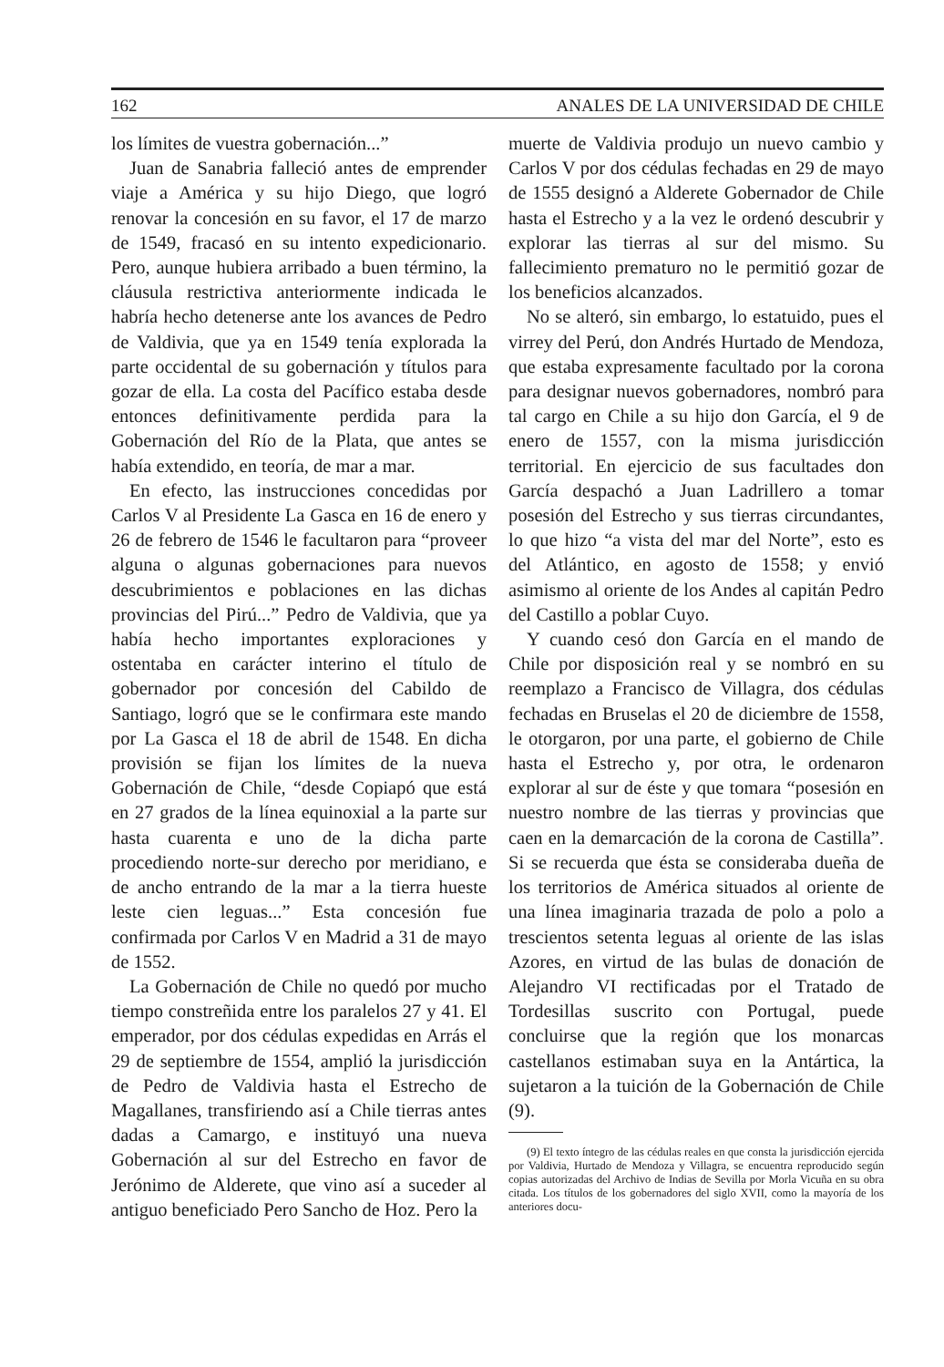162 ANALES DE LA UNIVERSIDAD DE CHILE
los límites de vuestra gobernación...”
Juan de Sanabria falleció antes de emprender viaje a América y su hijo Diego, que logró renovar la concesión en su favor, el 17 de marzo de 1549, fracasó en su intento expedicionario. Pero, aunque hubiera arribado a buen término, la cláusula restrictiva anteriormente indicada le habría hecho detenerse ante los avances de Pedro de Valdivia, que ya en 1549 tenía explorada la parte occidental de su gobernación y títulos para gozar de ella. La costa del Pacífico estaba desde entonces definitivamente perdida para la Gobernación del Río de la Plata, que antes se había extendido, en teoría, de mar a mar.
En efecto, las instrucciones concedidas por Carlos V al Presidente La Gasca en 16 de enero y 26 de febrero de 1546 le facultaron para “proveer alguna o algunas gobernaciones para nuevos descubrimientos e poblaciones en las dichas provincias del Pirú...” Pedro de Valdivia, que ya había hecho importantes exploraciones y ostentaba en carácter interino el título de gobernador por concesión del Cabildo de Santiago, logró que se le confirmara este mando por La Gasca el 18 de abril de 1548. En dicha provisión se fijan los límites de la nueva Gobernación de Chile, “desde Copiapó que está en 27 grados de la línea equinoxial a la parte sur hasta cuarenta e uno de la dicha parte procediendo norte-sur derecho por meridiano, e de ancho entrando de la mar a la tierra hueste leste cien leguas...” Esta concesión fue confirmada por Carlos V en Madrid a 31 de mayo de 1552.
La Gobernación de Chile no quedó por mucho tiempo constreñida entre los paralelos 27 y 41. El emperador, por dos cédulas expedidas en Arrás el 29 de septiembre de 1554, amplió la jurisdicción de Pedro de Valdivia hasta el Estrecho de Magallanes, transfiriendo así a Chile tierras antes dadas a Camargo, e instituyó una nueva Gobernación al sur del Estrecho en favor de Jerónimo de Alderete, que vino así a suceder al antiguo beneficiado Pero Sancho de Hoz. Pero la
muerte de Valdivia produjo un nuevo cambio y Carlos V por dos cédulas fechadas en 29 de mayo de 1555 designó a Alderete Gobernador de Chile hasta el Estrecho y a la vez le ordenó descubrir y explorar las tierras al sur del mismo. Su fallecimiento prematuro no le permitió gozar de los beneficios alcanzados.
No se alteró, sin embargo, lo estatuido, pues el virrey del Perú, don Andrés Hurtado de Mendoza, que estaba expresamente facultado por la corona para designar nuevos gobernadores, nombró para tal cargo en Chile a su hijo don García, el 9 de enero de 1557, con la misma jurisdicción territorial. En ejercicio de sus facultades don García despachó a Juan Ladrillero a tomar posesión del Estrecho y sus tierras circundantes, lo que hizo “a vista del mar del Norte”, esto es del Atlántico, en agosto de 1558; y envió asimismo al oriente de los Andes al capitán Pedro del Castillo a poblar Cuyo.
Y cuando cesó don García en el mando de Chile por disposición real y se nombró en su reemplazo a Francisco de Villagra, dos cédulas fechadas en Bruselas el 20 de diciembre de 1558, le otorgaron, por una parte, el gobierno de Chile hasta el Estrecho y, por otra, le ordenaron explorar al sur de éste y que tomara “posesión en nuestro nombre de las tierras y provincias que caen en la demarcación de la corona de Castilla”. Si se recuerda que ésta se consideraba dueña de los territorios de América situados al oriente de una línea imaginaria trazada de polo a polo a trescientos setenta leguas al oriente de las islas Azores, en virtud de las bulas de donación de Alejandro VI rectificadas por el Tratado de Tordesillas suscrito con Portugal, puede concluirse que la región que los monarcas castellanos estimaban suya en la Antártica, la sujetaron a la tuición de la Gobernación de Chile (9).
(9) El texto íntegro de las cédulas reales en que consta la jurisdicción ejercida por Valdivia, Hurtado de Mendoza y Villagra, se encuentra reproducido según copias autorizadas del Archivo de Indias de Sevilla por Morla Vicuña en su obra citada. Los títulos de los gobernadores del siglo XVII, como la mayoría de los anteriores docu-